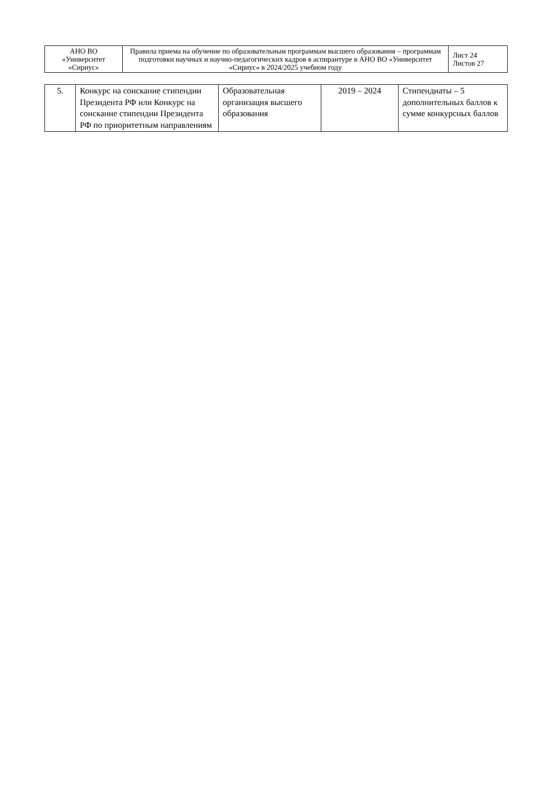| АНО ВО «Университет «Сириус» | Правила приема на обучение по образовательным программам высшего образования – программам подготовки научных и научно-педагогических кадров в аспирантуре в АНО ВО «Университет «Сириус» в 2024/2025 учебном году | Лист 24 Листов 27 |
| 5. | Конкурс на соискание стипендии Президента РФ или Конкурс на соискание стипендии Президента РФ по приоритетным направлениям | Образовательная организация высшего образования | 2019 – 2024 | Стипендиаты – 5 дополнительных баллов к сумме конкурсных баллов |